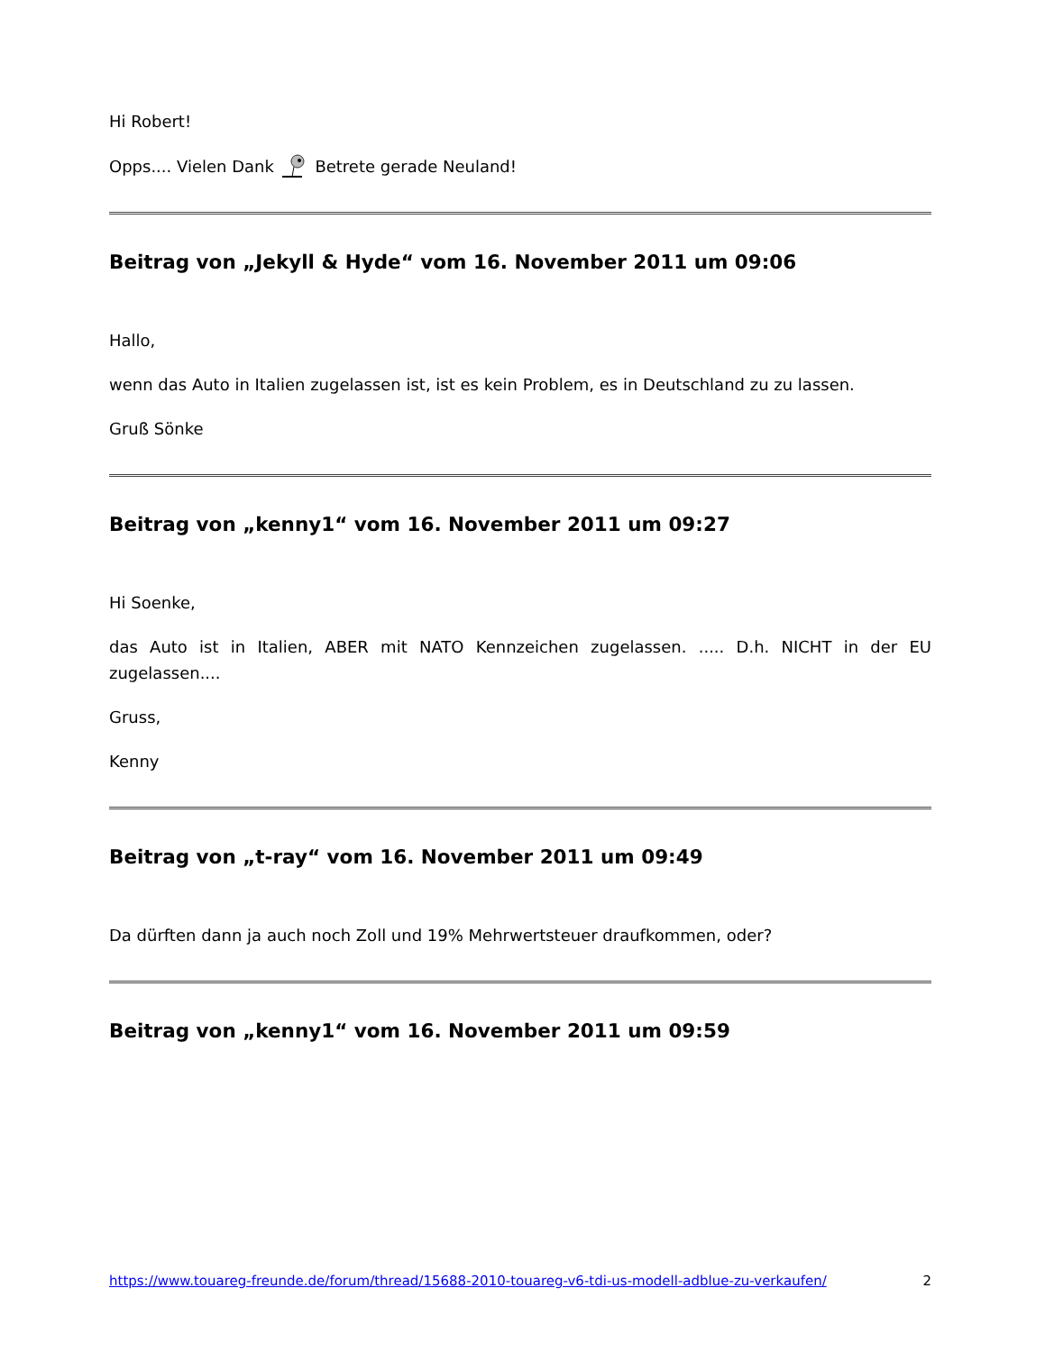Hi Robert!
Opps.... Vielen Dank Betrete gerade Neuland!
Beitrag von „Jekyll & Hyde“ vom 16. November 2011 um 09:06
Hallo,
wenn das Auto in Italien zugelassen ist, ist es kein Problem, es in Deutschland zu zu lassen.
Gruß Sönke
Beitrag von „kenny1“ vom 16. November 2011 um 09:27
Hi Soenke,
das Auto ist in Italien, ABER mit NATO Kennzeichen zugelassen. ..... D.h. NICHT in der EU zugelassen....
Gruss,
Kenny
Beitrag von „t-ray“ vom 16. November 2011 um 09:49
Da dürften dann ja auch noch Zoll und 19% Mehrwertsteuer draufkommen, oder?
Beitrag von „kenny1“ vom 16. November 2011 um 09:59
https://www.touareg-freunde.de/forum/thread/15688-2010-touareg-v6-tdi-us-modell-adblue-zu-verkaufen/ 2